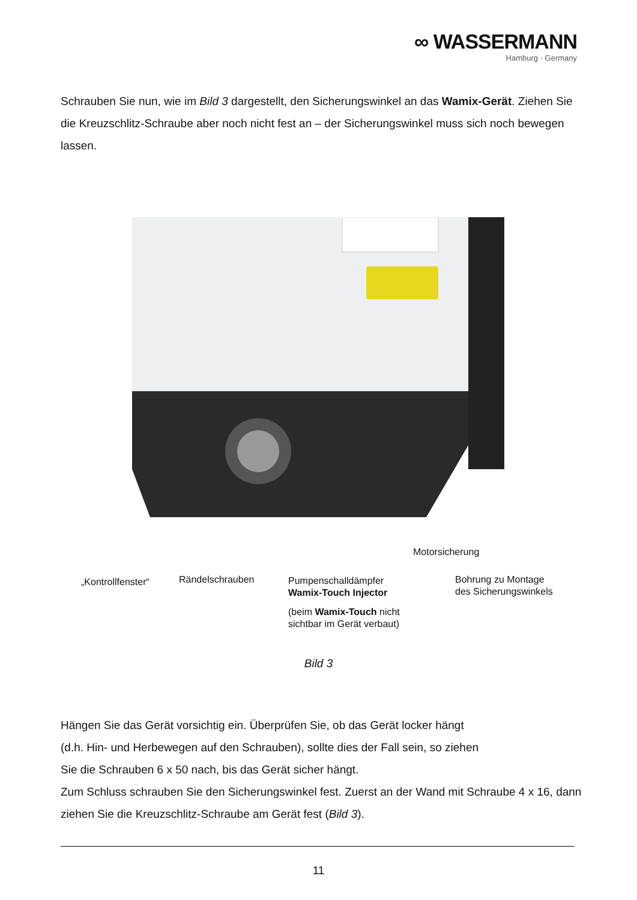∞ WASSERMANN
Hamburg · Germany
Schrauben Sie nun, wie im Bild 3 dargestellt, den Sicherungswinkel an das Wamix-Gerät. Ziehen Sie die Kreuzschlitz-Schraube aber noch nicht fest an – der Sicherungswinkel muss sich noch bewegen lassen.
„Kontrollfenster“ Rändelschrauben
Pumpenschalldämpfer
Wamix-Touch Injector
(beim Wamix-Touch nicht
sichtbar im Gerät verbaut)
Motorsicherung
Bohrung zu Montage
des Sicherungswinkels
Bild 3
Hängen Sie das Gerät vorsichtig ein. Überprüfen Sie, ob das Gerät locker hängt
(d.h. Hin- und Herbewegen auf den Schrauben), sollte dies der Fall sein, so ziehen
Sie die Schrauben 6 x 50 nach, bis das Gerät sicher hängt.
Zum Schluss schrauben Sie den Sicherungswinkel fest. Zuerst an der Wand mit Schraube 4 x 16, dann ziehen Sie die Kreuzschlitz-Schraube am Gerät fest (Bild 3).
11